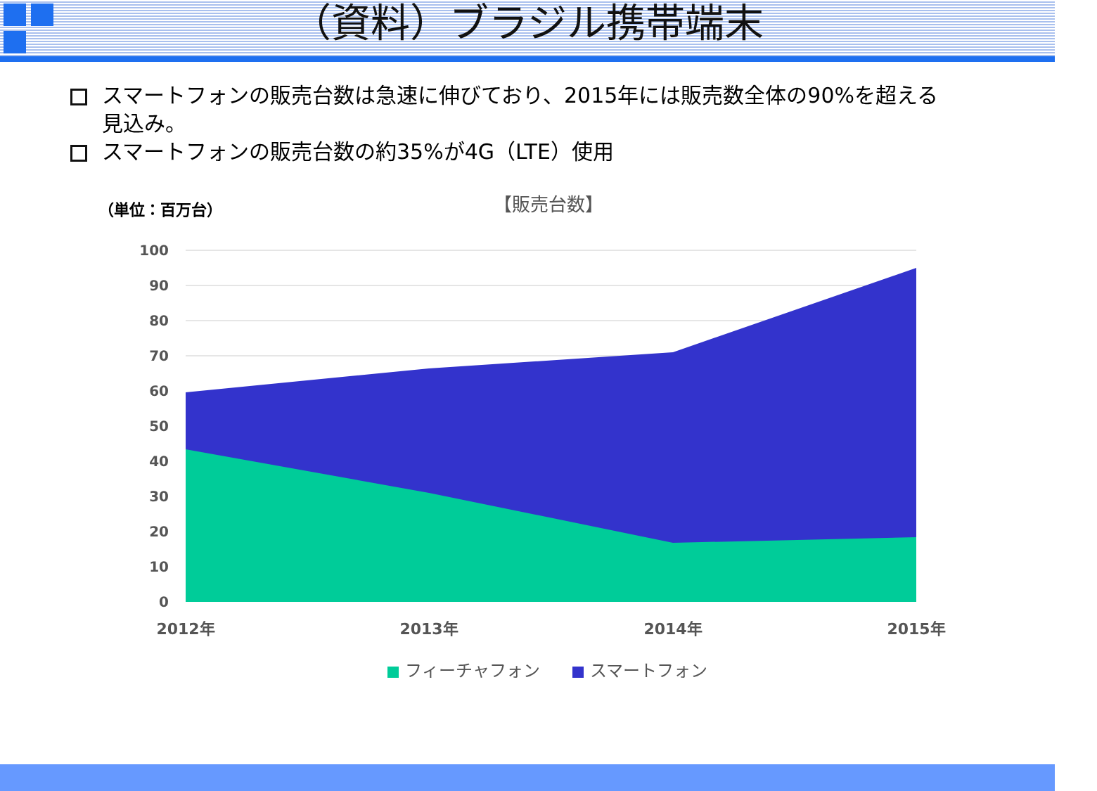（資料）ブラジル携帯端末
スマートフォンの販売台数は急速に伸びており、2015年には販売数全体の90%を超える見込み。
スマートフォンの販売台数の約35%が4G（LTE）使用
（単位：百万台）
【販売台数】
100
90
80
70
60
50
40
30
20
10
0
2012年
2013年
2014年
2015年
フィーチャフォン
スマートフォン